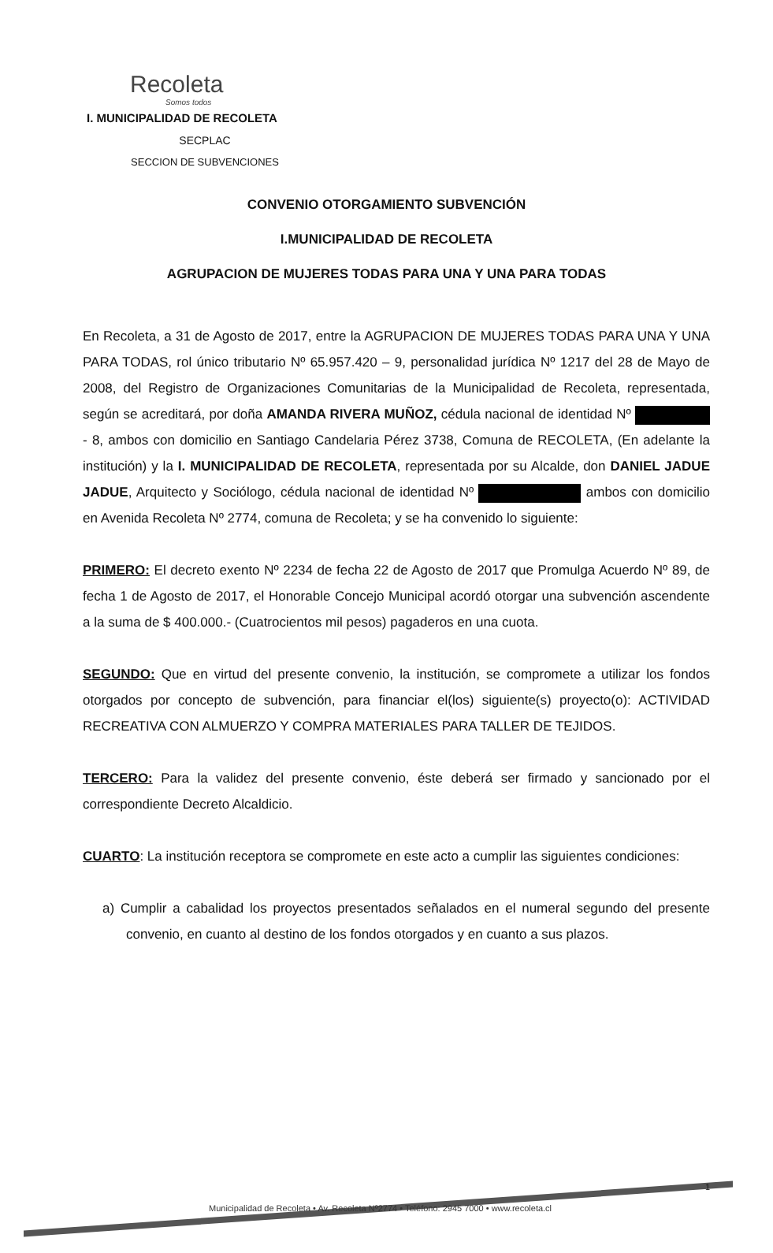Recoleta
Somos todos
I. MUNICIPALIDAD DE RECOLETA
SECPLAC
SECCION DE SUBVENCIONES
CONVENIO OTORGAMIENTO SUBVENCIÓN
I.MUNICIPALIDAD DE RECOLETA
AGRUPACION DE MUJERES TODAS PARA UNA Y UNA PARA TODAS
En Recoleta, a 31 de Agosto de 2017, entre la AGRUPACION DE MUJERES TODAS PARA UNA Y UNA PARA TODAS, rol único tributario Nº 65.957.420 – 9, personalidad jurídica Nº 1217 del 28 de Mayo de 2008, del Registro de Organizaciones Comunitarias de la Municipalidad de Recoleta, representada, según se acreditará, por doña AMANDA RIVERA MUÑOZ, cédula nacional de identidad Nº - 8, ambos con domicilio en Santiago Candelaria Pérez 3738, Comuna de RECOLETA, (En adelante la institución) y la I. MUNICIPALIDAD DE RECOLETA, representada por su Alcalde, don DANIEL JADUE JADUE, Arquitecto y Sociólogo, cédula nacional de identidad Nº ambos con domicilio en Avenida Recoleta Nº 2774, comuna de Recoleta; y se ha convenido lo siguiente:
PRIMERO: El decreto exento Nº 2234 de fecha 22 de Agosto de 2017 que Promulga Acuerdo Nº 89, de fecha 1 de Agosto de 2017, el Honorable Concejo Municipal acordó otorgar una subvención ascendente a la suma de $ 400.000.- (Cuatrocientos mil pesos) pagaderos en una cuota.
SEGUNDO: Que en virtud del presente convenio, la institución, se compromete a utilizar los fondos otorgados por concepto de subvención, para financiar el(los) siguiente(s) proyecto(o): ACTIVIDAD RECREATIVA CON ALMUERZO Y COMPRA MATERIALES PARA TALLER DE TEJIDOS.
TERCERO: Para la validez del presente convenio, éste deberá ser firmado y sancionado por el correspondiente Decreto Alcaldicio.
CUARTO: La institución receptora se compromete en este acto a cumplir las siguientes condiciones:
a) Cumplir a cabalidad los proyectos presentados señalados en el numeral segundo del presente convenio, en cuanto al destino de los fondos otorgados y en cuanto a sus plazos.
1
Municipalidad de Recoleta • Av. Recoleta Nº2774 • Teléfono: 2945 7000 • www.recoleta.cl